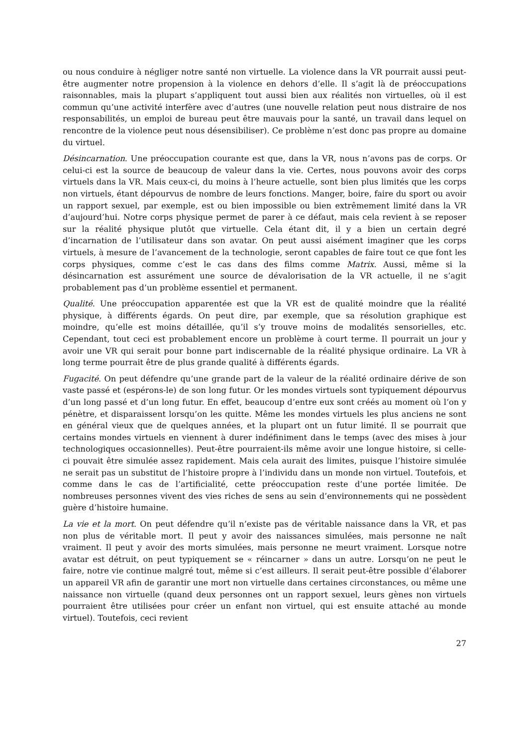ou nous conduire à négliger notre santé non virtuelle. La violence dans la VR pourrait aussi peut-être augmenter notre propension à la violence en dehors d’elle. Il s’agit là de préoccupations raisonnables, mais la plupart s’appliquent tout aussi bien aux réalités non virtuelles, où il est commun qu’une activité interfère avec d’autres (une nouvelle relation peut nous distraire de nos responsabilités, un emploi de bureau peut être mauvais pour la santé, un travail dans lequel on rencontre de la violence peut nous désensibiliser). Ce problème n’est donc pas propre au domaine du virtuel.
Désincarnation. Une préoccupation courante est que, dans la VR, nous n’avons pas de corps. Or celui-ci est la source de beaucoup de valeur dans la vie. Certes, nous pouvons avoir des corps virtuels dans la VR. Mais ceux-ci, du moins à l’heure actuelle, sont bien plus limités que les corps non virtuels, étant dépourvus de nombre de leurs fonctions. Manger, boire, faire du sport ou avoir un rapport sexuel, par exemple, est ou bien impossible ou bien extrêmement limité dans la VR d’aujourd’hui. Notre corps physique permet de parer à ce défaut, mais cela revient à se reposer sur la réalité physique plutôt que virtuelle. Cela étant dit, il y a bien un certain degré d’incarnation de l’utilisateur dans son avatar. On peut aussi aisément imaginer que les corps virtuels, à mesure de l’avancement de la technologie, seront capables de faire tout ce que font les corps physiques, comme c’est le cas dans des films comme Matrix. Aussi, même si la désincarnation est assurément une source de dévalorisation de la VR actuelle, il ne s’agit probablement pas d’un problème essentiel et permanent.
Qualité. Une préoccupation apparentée est que la VR est de qualité moindre que la réalité physique, à différents égards. On peut dire, par exemple, que sa résolution graphique est moindre, qu’elle est moins détaillée, qu’il s’y trouve moins de modalités sensorielles, etc. Cependant, tout ceci est probablement encore un problème à court terme. Il pourrait un jour y avoir une VR qui serait pour bonne part indiscernable de la réalité physique ordinaire. La VR à long terme pourrait être de plus grande qualité à différents égards.
Fugacité. On peut défendre qu’une grande part de la valeur de la réalité ordinaire dérive de son vaste passé et (espérons-le) de son long futur. Or les mondes virtuels sont typiquement dépourvus d’un long passé et d’un long futur. En effet, beaucoup d’entre eux sont créés au moment où l’on y pénètre, et disparaissent lorsqu’on les quitte. Même les mondes virtuels les plus anciens ne sont en général vieux que de quelques années, et la plupart ont un futur limité. Il se pourrait que certains mondes virtuels en viennent à durer indéfiniment dans le temps (avec des mises à jour technologiques occasionnelles). Peut-être pourraient-ils même avoir une longue histoire, si celle-ci pouvait être simulée assez rapidement. Mais cela aurait des limites, puisque l’histoire simulée ne serait pas un substitut de l’histoire propre à l’individu dans un monde non virtuel. Toutefois, et comme dans le cas de l’artificialité, cette préoccupation reste d’une portée limitée. De nombreuses personnes vivent des vies riches de sens au sein d’environnements qui ne possèdent guère d’histoire humaine.
La vie et la mort. On peut défendre qu’il n’existe pas de véritable naissance dans la VR, et pas non plus de véritable mort. Il peut y avoir des naissances simulées, mais personne ne naît vraiment. Il peut y avoir des morts simulées, mais personne ne meurt vraiment. Lorsque notre avatar est détruit, on peut typiquement se « réincarner » dans un autre. Lorsqu’on ne peut le faire, notre vie continue malgré tout, même si c’est ailleurs. Il serait peut-être possible d’élaborer un appareil VR afin de garantir une mort non virtuelle dans certaines circonstances, ou même une naissance non virtuelle (quand deux personnes ont un rapport sexuel, leurs gènes non virtuels pourraient être utilisées pour créer un enfant non virtuel, qui est ensuite attaché au monde virtuel). Toutefois, ceci revient
27